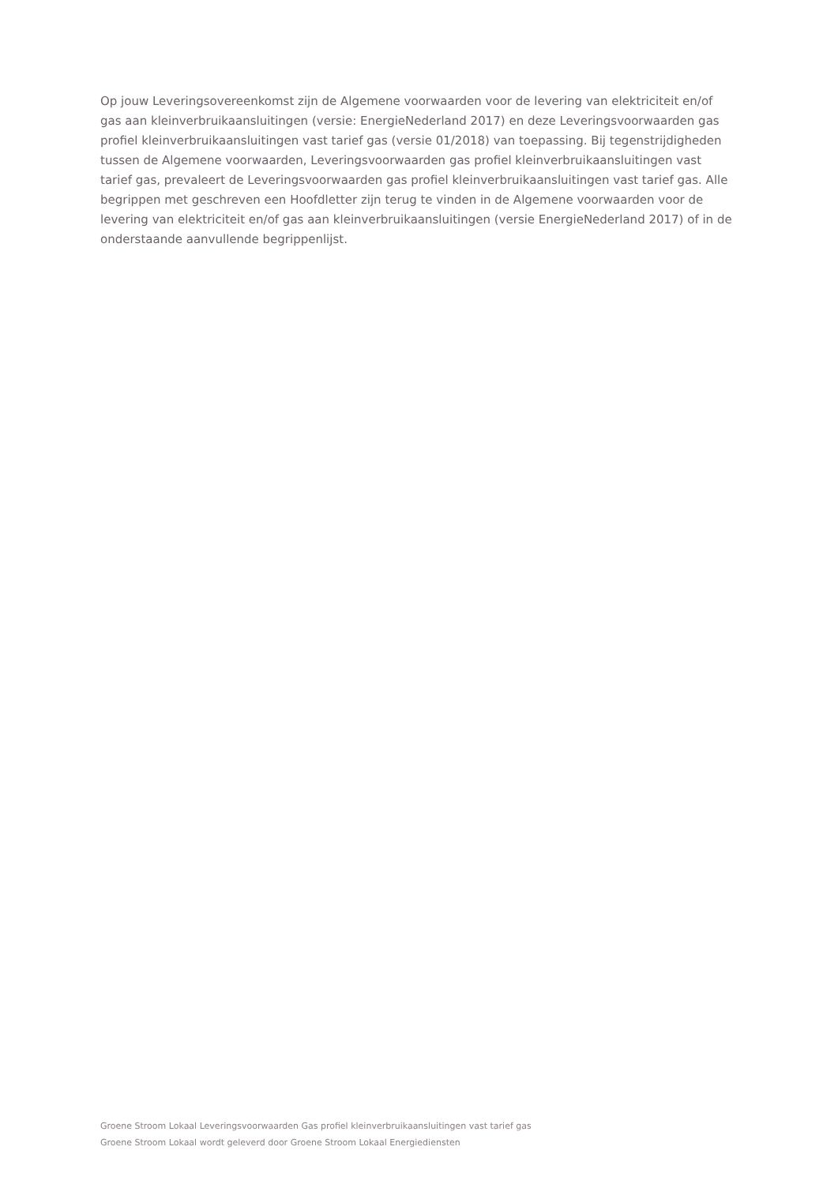Op jouw Leveringsovereenkomst zijn de Algemene voorwaarden voor de levering van elektriciteit en/of gas aan kleinverbruikaansluitingen (versie: EnergieNederland 2017) en deze Leveringsvoorwaarden gas profiel kleinverbruikaansluitingen vast tarief gas (versie 01/2018) van toepassing. Bij tegenstrijdigheden tussen de Algemene voorwaarden, Leveringsvoorwaarden gas profiel kleinverbruikaansluitingen vast tarief gas, prevaleert de Leveringsvoorwaarden gas profiel kleinverbruikaansluitingen vast tarief gas. Alle begrippen met geschreven een Hoofdletter zijn terug te vinden in de Algemene voorwaarden voor de levering van elektriciteit en/of gas aan kleinverbruikaansluitingen (versie EnergieNederland 2017) of in de onderstaande aanvullende begrippenlijst.
Groene Stroom Lokaal Leveringsvoorwaarden Gas profiel kleinverbruikaansluitingen vast tarief gas
Groene Stroom Lokaal wordt geleverd door Groene Stroom Lokaal Energiediensten